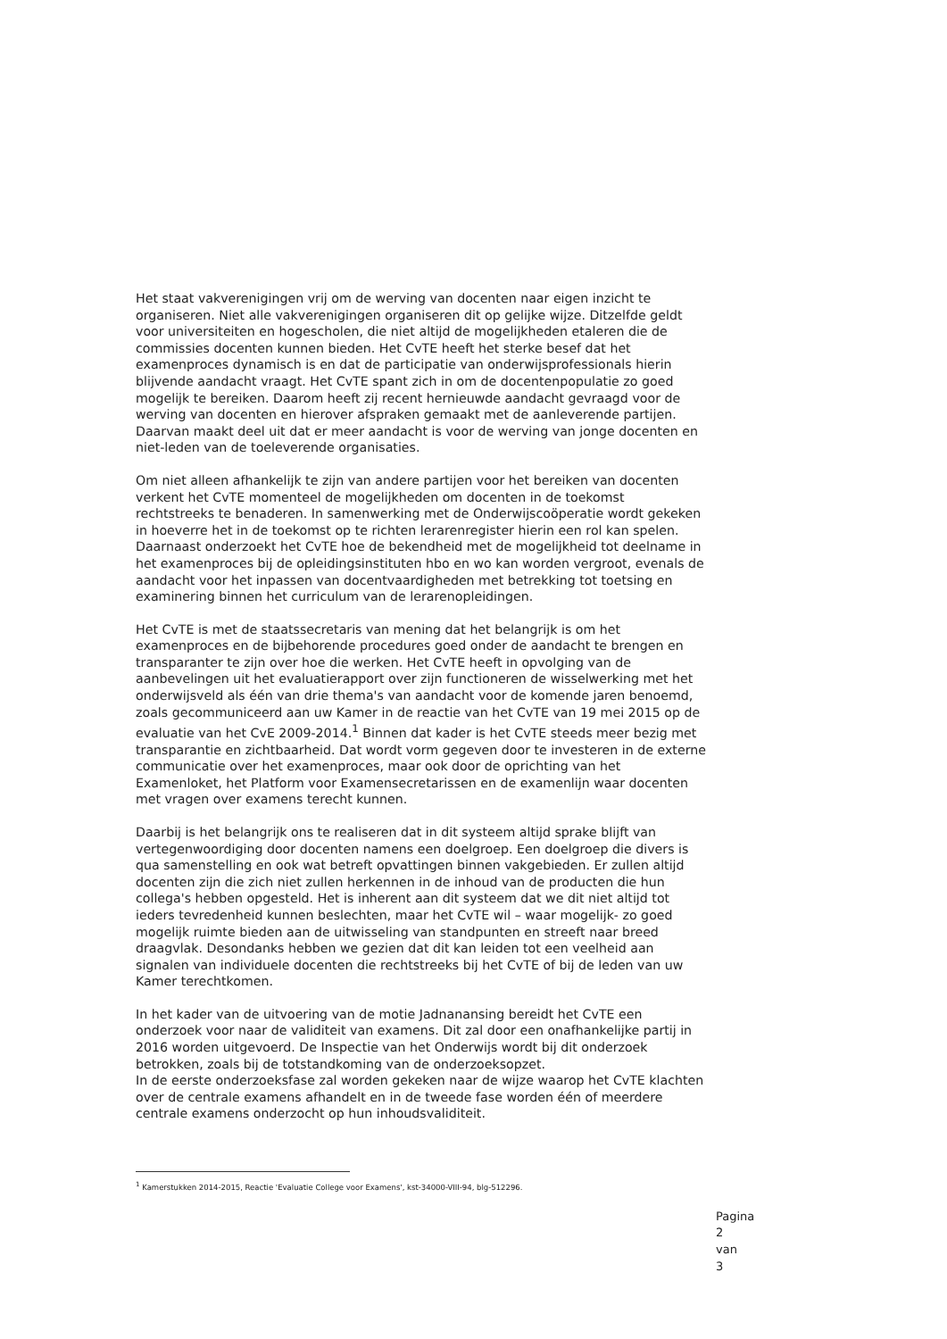Het staat vakverenigingen vrij om de werving van docenten naar eigen inzicht te organiseren. Niet alle vakverenigingen organiseren dit op gelijke wijze. Ditzelfde geldt voor universiteiten en hogescholen, die niet altijd de mogelijkheden etaleren die de commissies docenten kunnen bieden. Het CvTE heeft het sterke besef dat het examenproces dynamisch is en dat de participatie van onderwijsprofessionals hierin blijvende aandacht vraagt. Het CvTE spant zich in om de docentenpopulatie zo goed mogelijk te bereiken. Daarom heeft zij recent hernieuwde aandacht gevraagd voor de werving van docenten en hierover afspraken gemaakt met de aanleverende partijen. Daarvan maakt deel uit dat er meer aandacht is voor de werving van jonge docenten en niet-leden van de toeleverende organisaties.
Om niet alleen afhankelijk te zijn van andere partijen voor het bereiken van docenten verkent het CvTE momenteel de mogelijkheden om docenten in de toekomst rechtstreeks te benaderen. In samenwerking met de Onderwijscoöperatie wordt gekeken in hoeverre het in de toekomst op te richten lerarenregister hierin een rol kan spelen. Daarnaast onderzoekt het CvTE hoe de bekendheid met de mogelijkheid tot deelname in het examenproces bij de opleidingsinstituten hbo en wo kan worden vergroot, evenals de aandacht voor het inpassen van docentvaardigheden met betrekking tot toetsing en examinering binnen het curriculum van de lerarenopleidingen.
Het CvTE is met de staatssecretaris van mening dat het belangrijk is om het examenproces en de bijbehorende procedures goed onder de aandacht te brengen en transparanter te zijn over hoe die werken. Het CvTE heeft in opvolging van de aanbevelingen uit het evaluatierapport over zijn functioneren de wisselwerking met het onderwijsveld als één van drie thema's van aandacht voor de komende jaren benoemd, zoals gecommuniceerd aan uw Kamer in de reactie van het CvTE van 19 mei 2015 op de evaluatie van het CvE 2009-2014.<sup>1</sup> Binnen dat kader is het CvTE steeds meer bezig met transparantie en zichtbaarheid. Dat wordt vorm gegeven door te investeren in de externe communicatie over het examenproces, maar ook door de oprichting van het Examenloket, het Platform voor Examensecretarissen en de examenlijn waar docenten met vragen over examens terecht kunnen.
Daarbij is het belangrijk ons te realiseren dat in dit systeem altijd sprake blijft van vertegenwoordiging door docenten namens een doelgroep. Een doelgroep die divers is qua samenstelling en ook wat betreft opvattingen binnen vakgebieden. Er zullen altijd docenten zijn die zich niet zullen herkennen in de inhoud van de producten die hun collega's hebben opgesteld. Het is inherent aan dit systeem dat we dit niet altijd tot ieders tevredenheid kunnen beslechten, maar het CvTE wil – waar mogelijk- zo goed mogelijk ruimte bieden aan de uitwisseling van standpunten en streeft naar breed draagvlak. Desondanks hebben we gezien dat dit kan leiden tot een veelheid aan signalen van individuele docenten die rechtstreeks bij het CvTE of bij de leden van uw Kamer terechtkomen.
In het kader van de uitvoering van de motie Jadnanansing bereidt het CvTE een onderzoek voor naar de validiteit van examens. Dit zal door een onafhankelijke partij in 2016 worden uitgevoerd. De Inspectie van het Onderwijs wordt bij dit onderzoek betrokken, zoals bij de totstandkoming van de onderzoeksopzet.
In de eerste onderzoeksfase zal worden gekeken naar de wijze waarop het CvTE klachten over de centrale examens afhandelt en in de tweede fase worden één of meerdere centrale examens onderzocht op hun inhoudsvaliditeit.
<sup>1</sup> Kamerstukken 2014-2015, Reactie 'Evaluatie College voor Examens', kst-34000-VIII-94, blg-512296.
Pagina 2 van 3